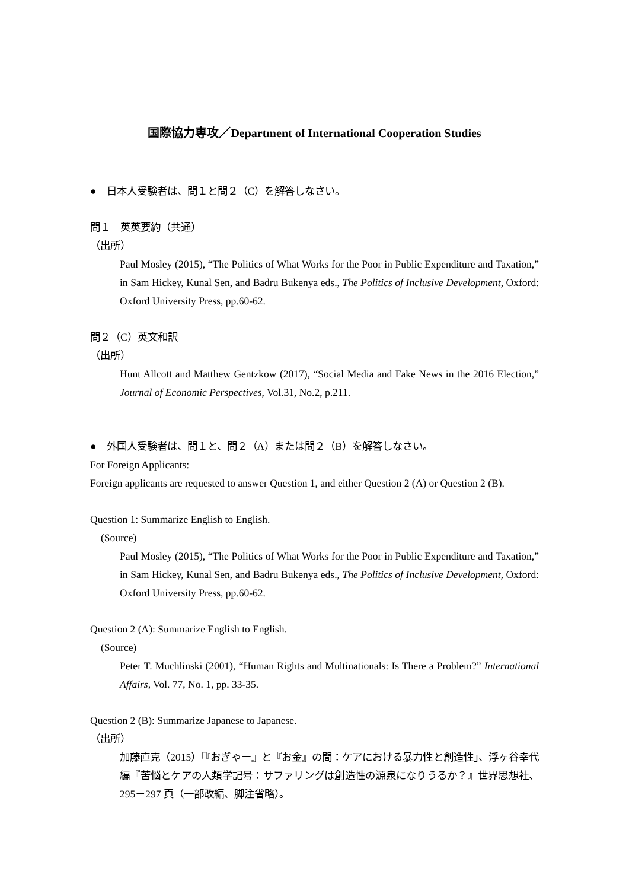国際協力専攻／Department of International Cooperation Studies
●　日本人受験者は、問１と問２（C）を解答しなさい。
問１　英英要約（共通）
（出所）
Paul Mosley (2015), “The Politics of What Works for the Poor in Public Expenditure and Taxation,” in Sam Hickey, Kunal Sen, and Badru Bukenya eds., The Politics of Inclusive Development, Oxford: Oxford University Press, pp.60-62.
問２（C）英文和訳
（出所）
Hunt Allcott and Matthew Gentzkow (2017), “Social Media and Fake News in the 2016 Election,” Journal of Economic Perspectives, Vol.31, No.2, p.211.
●　外国人受験者は、問１と、問２（A）または問２（B）を解答しなさい。
For Foreign Applicants:
Foreign applicants are requested to answer Question 1, and either Question 2 (A) or Question 2 (B).
Question 1: Summarize English to English.
(Source)
Paul Mosley (2015), “The Politics of What Works for the Poor in Public Expenditure and Taxation,” in Sam Hickey, Kunal Sen, and Badru Bukenya eds., The Politics of Inclusive Development, Oxford: Oxford University Press, pp.60-62.
Question 2 (A): Summarize English to English.
(Source)
Peter T. Muchlinski (2001), “Human Rights and Multinationals: Is There a Problem?” International Affairs, Vol. 77, No. 1, pp. 33-35.
Question 2 (B): Summarize Japanese to Japanese.
（出所）
加藤直克（2015）「『おぎゃー』と『お金』の間：ケアにおける暴力性と創造性」、浮ヶ谷幸代編『苦悩とケアの人類学記号：サファリングは創造性の源泉になりうるか？』世界思想社、295－297 頁（一部改編、脚注省略）。